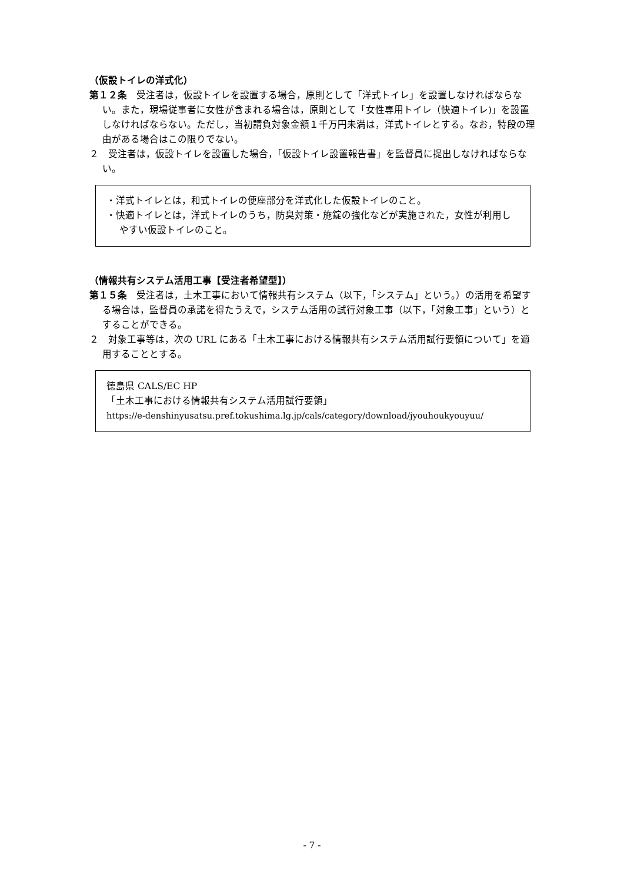（仮設トイレの洋式化）
第１２条　受注者は，仮設トイレを設置する場合，原則として「洋式トイレ」を設置しなければならない。また，現場従事者に女性が含まれる場合は，原則として「女性専用トイレ（快適トイレ)」を設置しなければならない。ただし，当初請負対象金額１千万円未満は，洋式トイレとする。なお，特段の理由がある場合はこの限りでない。
２　受注者は，仮設トイレを設置した場合，「仮設トイレ設置報告書」を監督員に提出しなければならない。
・洋式トイレとは，和式トイレの便座部分を洋式化した仮設トイレのこと。
・快適トイレとは，洋式トイレのうち，防臭対策・施錠の強化などが実施された，女性が利用しやすい仮設トイレのこと。
（情報共有システム活用工事【受注者希望型】）
第１５条　受注者は，土木工事において情報共有システム（以下，「システム」という。）の活用を希望する場合は，監督員の承諾を得たうえで，システム活用の試行対象工事（以下，「対象工事」という）とすることができる。
２　対象工事等は，次の URL にある「土木工事における情報共有システム活用試行要領について」を適用することとする。
徳島県 CALS/EC HP
「土木工事における情報共有システム活用試行要領」
https://e-denshinyusatsu.pref.tokushima.lg.jp/cals/category/download/jyouhoukyouyuu/
- 7 -